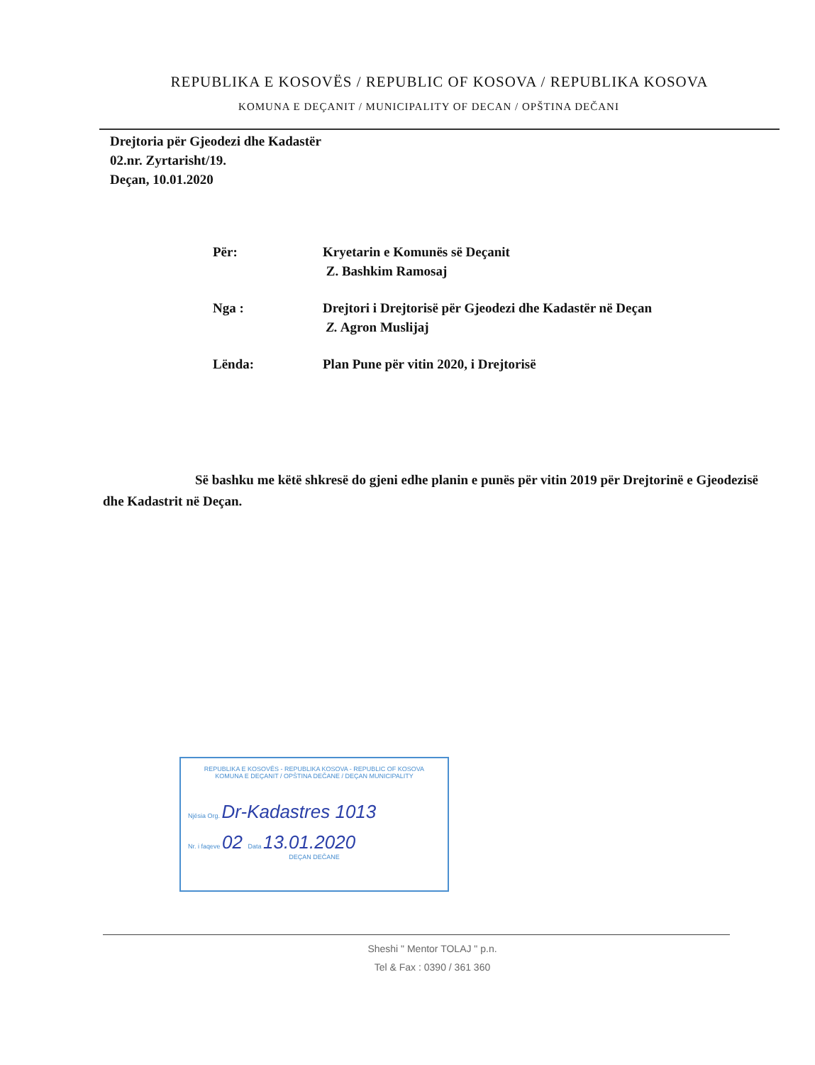REPUBLIKA E KOSOVËS / REPUBLIC OF KOSOVA / REPUBLIKA KOSOVA
KOMUNA E DEÇANIT / MUNICIPALITY OF DECAN / OPŠTINA DEČANI
Drejtoria për Gjeodezi dhe Kadastër
02.nr. Zyrtarisht/19.
Deçan, 10.01.2020
Për: Kryetarin e Komunës së Deçanit
Z. Bashkim Ramosaj
Nga : Drejtori i Drejtorisë për Gjeodezi dhe Kadastër në Deçan
Z. Agron Muslijaj
Lënda: Plan Pune për vitin 2020, i Drejtorisë
Së bashku me këtë shkresë do gjeni edhe planin e punës për vitin 2019 për Drejtorinë e Gjeodezisë dhe Kadastrit në Deçan.
REPUBLIKA E KOSOVËS - REPUBLIKA KOSOVA - REPUBLIC OF KOSOVA
KOMUNA E DEÇANIT / OPŠTINA DEČANE / DEÇAN MUNICIPALITY
Njësia Org. Dr-Kadastres 1013
Nr. i faqeve 02 Data 13.01.2020
DEÇAN DEČANE
Sheshi " Mentor TOLAJ " p.n.
Tel & Fax : 0390 / 361 360